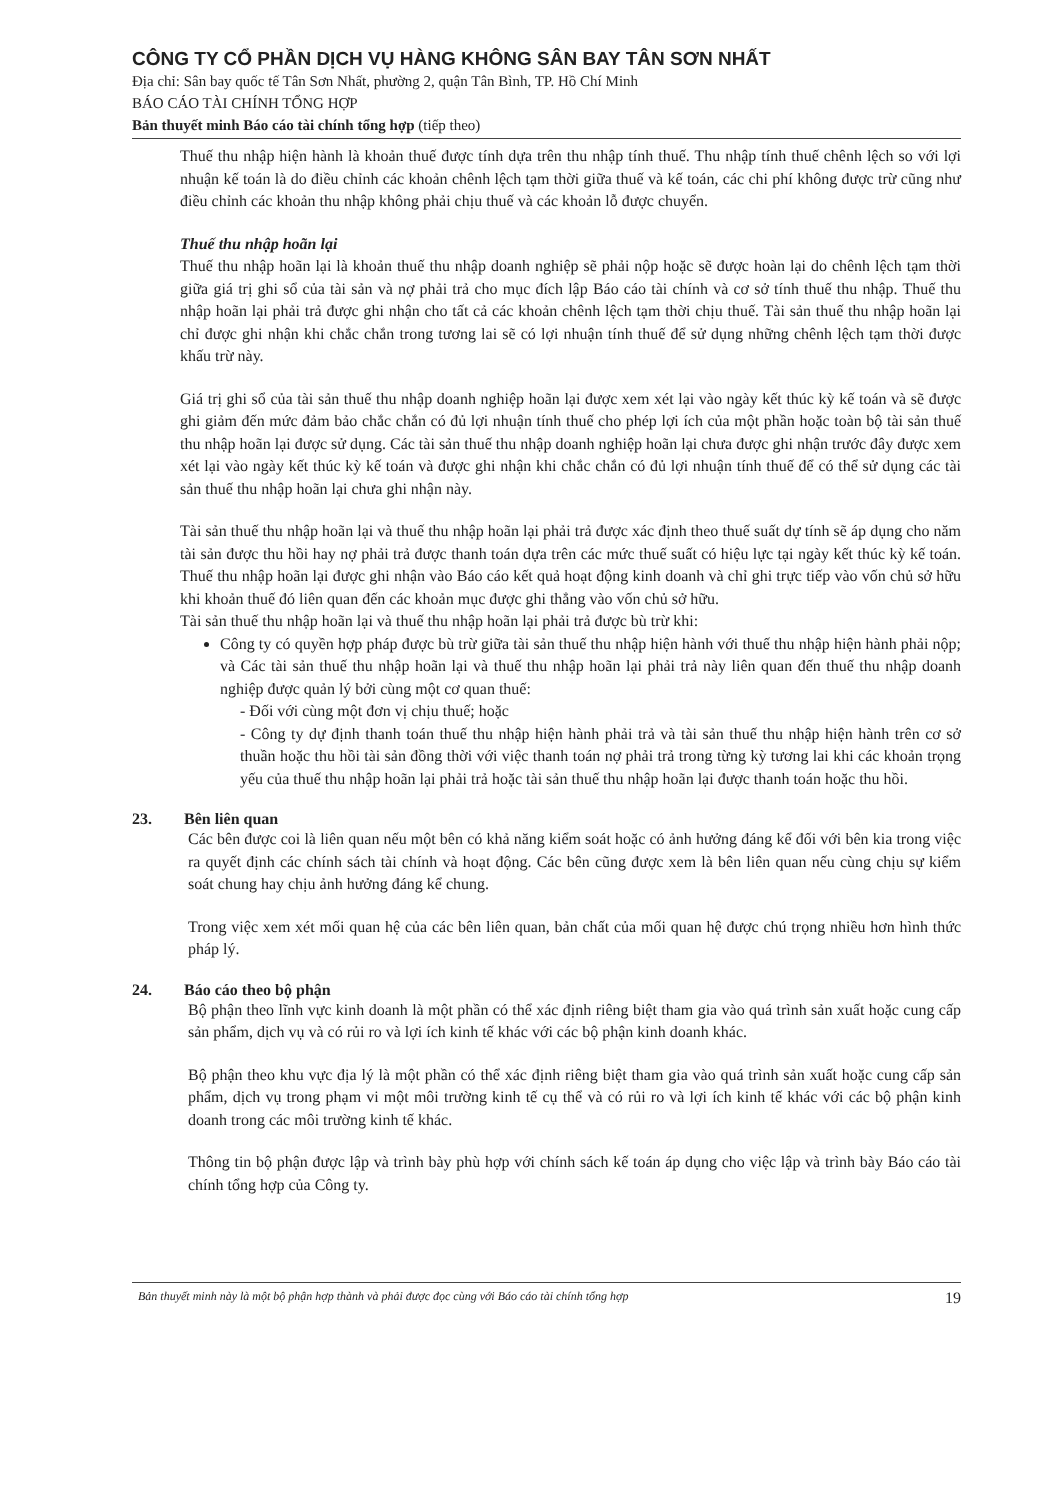CÔNG TY CỔ PHẦN DỊCH VỤ HÀNG KHÔNG SÂN BAY TÂN SƠN NHẤT
Địa chỉ: Sân bay quốc tế Tân Sơn Nhất, phường 2, quận Tân Bình, TP. Hồ Chí Minh
BÁO CÁO TÀI CHÍNH TỔNG HỢP
Bản thuyết minh Báo cáo tài chính tổng hợp (tiếp theo)
Thuế thu nhập hiện hành là khoản thuế được tính dựa trên thu nhập tính thuế. Thu nhập tính thuế chênh lệch so với lợi nhuận kế toán là do điều chỉnh các khoản chênh lệch tạm thời giữa thuế và kế toán, các chi phí không được trừ cũng như điều chỉnh các khoản thu nhập không phải chịu thuế và các khoản lỗ được chuyển.
Thuế thu nhập hoãn lại
Thuế thu nhập hoãn lại là khoản thuế thu nhập doanh nghiệp sẽ phải nộp hoặc sẽ được hoàn lại do chênh lệch tạm thời giữa giá trị ghi sổ của tài sản và nợ phải trả cho mục đích lập Báo cáo tài chính và cơ sở tính thuế thu nhập. Thuế thu nhập hoãn lại phải trả được ghi nhận cho tất cả các khoản chênh lệch tạm thời chịu thuế. Tài sản thuế thu nhập hoãn lại chỉ được ghi nhận khi chắc chắn trong tương lai sẽ có lợi nhuận tính thuế để sử dụng những chênh lệch tạm thời được khấu trừ này.
Giá trị ghi sổ của tài sản thuế thu nhập doanh nghiệp hoãn lại được xem xét lại vào ngày kết thúc kỳ kế toán và sẽ được ghi giảm đến mức đảm bảo chắc chắn có đủ lợi nhuận tính thuế cho phép lợi ích của một phần hoặc toàn bộ tài sản thuế thu nhập hoãn lại được sử dụng. Các tài sản thuế thu nhập doanh nghiệp hoãn lại chưa được ghi nhận trước đây được xem xét lại vào ngày kết thúc kỳ kế toán và được ghi nhận khi chắc chắn có đủ lợi nhuận tính thuế để có thể sử dụng các tài sản thuế thu nhập hoãn lại chưa ghi nhận này.
Tài sản thuế thu nhập hoãn lại và thuế thu nhập hoãn lại phải trả được xác định theo thuế suất dự tính sẽ áp dụng cho năm tài sản được thu hồi hay nợ phải trả được thanh toán dựa trên các mức thuế suất có hiệu lực tại ngày kết thúc kỳ kế toán. Thuế thu nhập hoãn lại được ghi nhận vào Báo cáo kết quả hoạt động kinh doanh và chỉ ghi trực tiếp vào vốn chủ sở hữu khi khoản thuế đó liên quan đến các khoản mục được ghi thẳng vào vốn chủ sở hữu.
Tài sản thuế thu nhập hoãn lại và thuế thu nhập hoãn lại phải trả được bù trừ khi:
Công ty có quyền hợp pháp được bù trừ giữa tài sản thuế thu nhập hiện hành với thuế thu nhập hiện hành phải nộp; và Các tài sản thuế thu nhập hoãn lại và thuế thu nhập hoãn lại phải trả này liên quan đến thuế thu nhập doanh nghiệp được quản lý bởi cùng một cơ quan thuế:
- Đối với cùng một đơn vị chịu thuế; hoặc
- Công ty dự định thanh toán thuế thu nhập hiện hành phải trả và tài sản thuế thu nhập hiện hành trên cơ sở thuần hoặc thu hồi tài sản đồng thời với việc thanh toán nợ phải trả trong từng kỳ tương lai khi các khoản trọng yếu của thuế thu nhập hoãn lại phải trả hoặc tài sản thuế thu nhập hoãn lại được thanh toán hoặc thu hồi.
23. Bên liên quan
Các bên được coi là liên quan nếu một bên có khả năng kiểm soát hoặc có ảnh hưởng đáng kể đối với bên kia trong việc ra quyết định các chính sách tài chính và hoạt động. Các bên cũng được xem là bên liên quan nếu cùng chịu sự kiểm soát chung hay chịu ảnh hưởng đáng kể chung.
Trong việc xem xét mối quan hệ của các bên liên quan, bản chất của mối quan hệ được chú trọng nhiều hơn hình thức pháp lý.
24. Báo cáo theo bộ phận
Bộ phận theo lĩnh vực kinh doanh là một phần có thể xác định riêng biệt tham gia vào quá trình sản xuất hoặc cung cấp sản phẩm, dịch vụ và có rủi ro và lợi ích kinh tế khác với các bộ phận kinh doanh khác.
Bộ phận theo khu vực địa lý là một phần có thể xác định riêng biệt tham gia vào quá trình sản xuất hoặc cung cấp sản phẩm, dịch vụ trong phạm vi một môi trường kinh tế cụ thể và có rủi ro và lợi ích kinh tế khác với các bộ phận kinh doanh trong các môi trường kinh tế khác.
Thông tin bộ phận được lập và trình bày phù hợp với chính sách kế toán áp dụng cho việc lập và trình bày Báo cáo tài chính tổng hợp của Công ty.
Bản thuyết minh này là một bộ phận hợp thành và phải được đọc cùng với Báo cáo tài chính tổng hợp 19